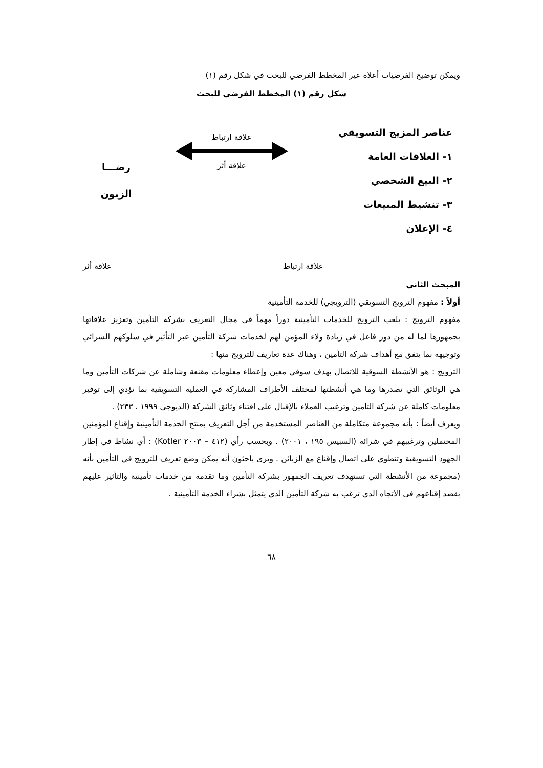ويمكن توضيح الفرضيات أعلاه عير المخطط الفرضي للبحث في شكل رقم (١)
شكل رقم (١) المخطط الفرضي للبحث
عناصر المزيج التسويقي
١- العلاقات العامة
٢- البيع الشخصي
٣- تنشيط المبيعات
٤- الإعلان
علاقة ارتباط
علاقة أثر
رضـــا
الزبون
علاقة ارتباط علاقة أثر
المبحث الثاني
أولاً : مفهوم الترويج التسويقي (الترويجي) للخدمة التأمينية
مفهوم الترويج : يلعب الترويج للخدمات التأمينية دوراً مهماً في مجال التعريف بشركة التأمين وتعزيز علاقاتها بجمهورها لما له من دور فاعل في زيادة ولاء المؤمن لهم لخدمات شركة التأمين عبر التأثير في سلوكهم الشرائي وتوجيهه بما يتفق مع أهداف شركة التأمين ، وهناك عدة تعاريف للترويج منها :
الترويج : هو الأنشطة السوقية للاتصال بهدف سوقي معين وإعطاء معلومات مقنعة وشاملة عن شركات التأمين وما هي الوثائق التي تصدرها وما هي أنشطتها لمختلف الأطراف المشاركة في العملية التسويقية بما تؤدي إلى توفير معلومات كاملة عن شركة التأمين وترغيب العملاء بالإقبال على اقتناء وثائق الشركة (الديوجي ١٩٩٩ ، ٢٣٣) .
ويعرف أيضاً : بأنه مجموعة متكاملة من العناصر المستخدمة من أجل التعريف بمنتج الخدمة التأمينية وإقناع المؤمنين المحتملين وترغيبهم في شرائه (السبيس ١٩٥ ، ٢٠٠١) . وبحسب رأي (٤١٢ – ٢٠٠٣ Kotler) : أي نشاط في إطار الجهود التسويقية وتنطوي على اتصال وإقناع مع الزبائن . ويرى باحثون أنه يمكن وضع تعريف للترويج في التأمين بأنه (مجموعة من الأنشطة التي تستهدف تعريف الجمهور بشركة التأمين وما تقدمه من خدمات تأمينية والتأثير عليهم بقصد إقناعهم في الاتجاه الذي ترغب به شركة التأمين الذي يتمثل بشراء الخدمة التأمينية .
٦٨